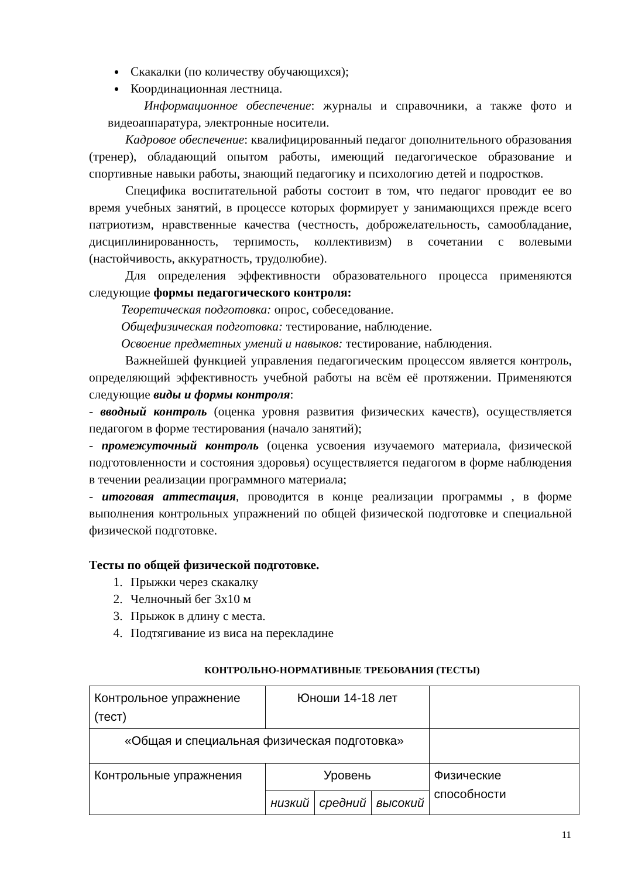Скакалки (по количеству обучающихся);
Координационная лестница.
Информационное обеспечение: журналы и справочники, а также фото и видеоаппаратура, электронные носители.
Кадровое обеспечение: квалифицированный педагог дополнительного образования (тренер), обладающий опытом работы, имеющий педагогическое образование и спортивные навыки работы, знающий педагогику и психологию детей и подростков.
Специфика воспитательной работы состоит в том, что педагог проводит ее во время учебных занятий, в процессе которых формирует у занимающихся прежде всего патриотизм, нравственные качества (честность, доброжелательность, самообладание, дисциплинированность, терпимость, коллективизм) в сочетании с волевыми (настойчивость, аккуратность, трудолюбие).
Для определения эффективности образовательного процесса применяются следующие формы педагогического контроля:
Теоретическая подготовка: опрос, собеседование.
Общефизическая подготовка: тестирование, наблюдение.
Освоение предметных умений и навыков: тестирование, наблюдения.
Важнейшей функцией управления педагогическим процессом является контроль, определяющий эффективность учебной работы на всём её протяжении. Применяются следующие виды и формы контроля:
- вводный контроль (оценка уровня развития физических качеств), осуществляется педагогом в форме тестирования (начало занятий);
- промежуточный контроль (оценка усвоения изучаемого материала, физической подготовленности и состояния здоровья) осуществляется педагогом в форме наблюдения в течении реализации программного материала;
- итоговая аттестация, проводится в конце реализации программы , в форме выполнения контрольных упражнений по общей физической подготовке и специальной физической подготовке.
Тесты по общей физической подготовке.
1. Прыжки через скакалку
2. Челночный бег 3х10 м
3. Прыжок в длину с места.
4. Подтягивание из виса на перекладине
КОНТРОЛЬНО-НОРМАТИВНЫЕ ТРЕБОВАНИЯ (ТЕСТЫ)
| Контрольное упражнение (тест) | Юноши 14-18 лет | | | |
| «Общая и специальная физическая подготовка» | | | | |
| Контрольные упражнения | Уровень | | | Физические способности |
| | низкий | средний | высокий | |
11